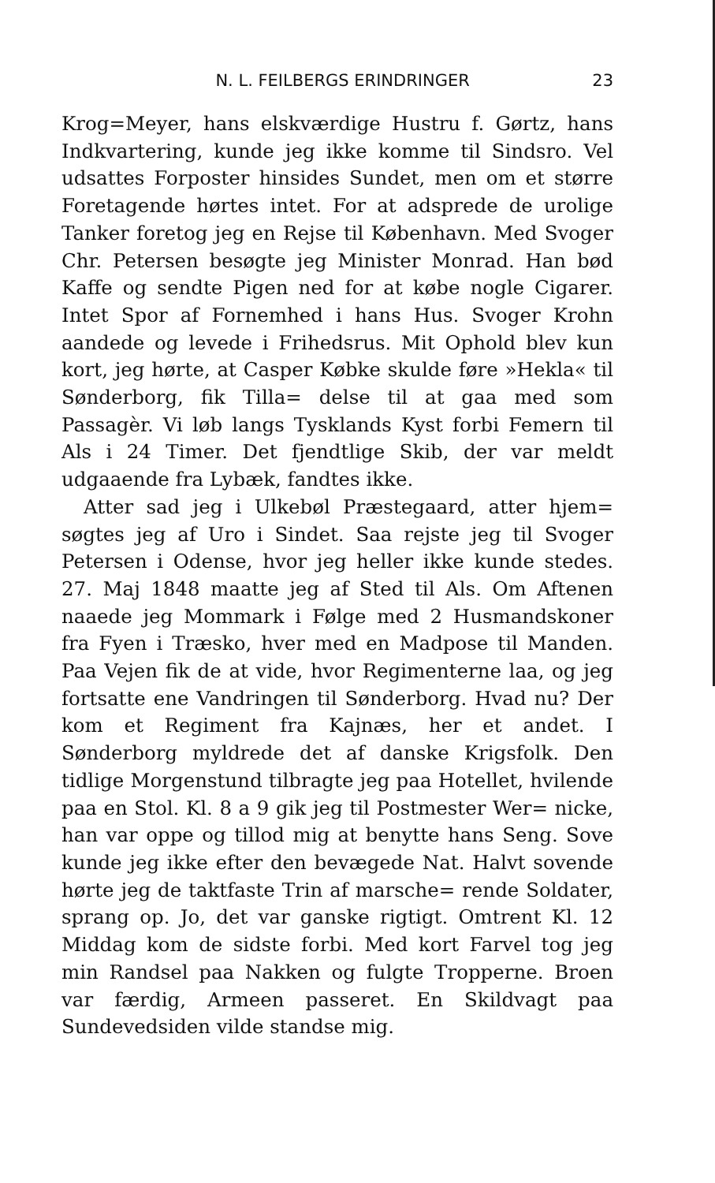N. L. FEILBERGS ERINDRINGER 23
Krog=Meyer, hans elskværdige Hustru f. Gørtz, hans Indkvartering, kunde jeg ikke komme til Sindsro. Vel udsattes Forposter hinsides Sundet, men om et større Foretagende hørtes intet. For at adsprede de urolige Tanker foretog jeg en Rejse til København. Med Svoger Chr. Petersen besøgte jeg Minister Monrad. Han bød Kaffe og sendte Pigen ned for at købe nogle Cigarer. Intet Spor af Fornemhed i hans Hus. Svoger Krohn aandede og levede i Frihedsrus. Mit Ophold blev kun kort, jeg hørte, at Casper Købke skulde føre »Hekla« til Sønderborg, fik Tilla= delse til at gaa med som Passagèr. Vi løb langs Tysklands Kyst forbi Femern til Als i 24 Timer. Det fjendtlige Skib, der var meldt udgaaende fra Lybæk, fandtes ikke.
Atter sad jeg i Ulkebøl Præstegaard, atter hjem= søgtes jeg af Uro i Sindet. Saa rejste jeg til Svoger Petersen i Odense, hvor jeg heller ikke kunde stedes. 27. Maj 1848 maatte jeg af Sted til Als. Om Aftenen naaede jeg Mommark i Følge med 2 Husmandskoner fra Fyen i Træsko, hver med en Madpose til Manden. Paa Vejen fik de at vide, hvor Regimenterne laa, og jeg fortsatte ene Vandringen til Sønderborg. Hvad nu? Der kom et Regiment fra Kajnæs, her et andet. I Sønderborg myldrede det af danske Krigsfolk. Den tidlige Morgenstund tilbragte jeg paa Hotellet, hvilende paa en Stol. Kl. 8 a 9 gik jeg til Postmester Wer= nicke, han var oppe og tillod mig at benytte hans Seng. Sove kunde jeg ikke efter den bevægede Nat. Halvt sovende hørte jeg de taktfaste Trin af marsche= rende Soldater, sprang op. Jo, det var ganske rigtigt. Omtrent Kl. 12 Middag kom de sidste forbi. Med kort Farvel tog jeg min Randsel paa Nakken og fulgte Tropperne. Broen var færdig, Armeen passeret. En Skildvagt paa Sundevedsiden vilde standse mig.